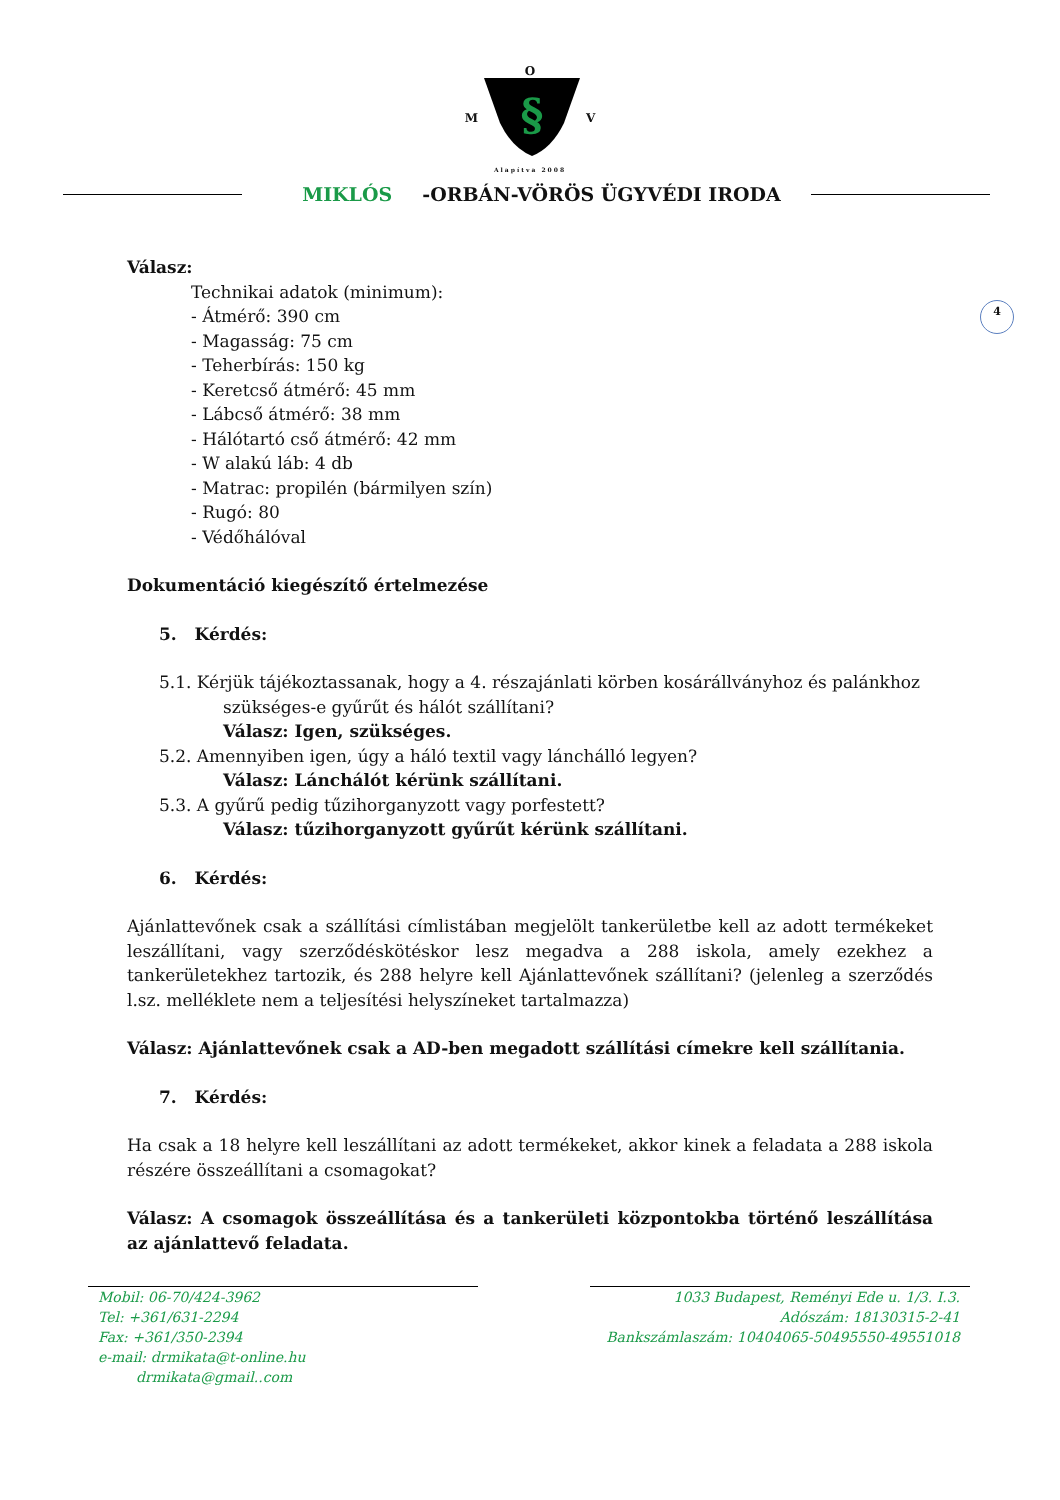O
M
§
V
Alapítva 2008
MIKLÓS -ORBÁN-VÖRÖS ÜGYVÉDI IRODA
4
Válasz:
Technikai adatok (minimum):
- Átmérő: 390 cm
- Magasság: 75 cm
- Teherbírás: 150 kg
- Keretcső átmérő: 45 mm
- Lábcső átmérő: 38 mm
- Hálótartó cső átmérő: 42 mm
- W alakú láb: 4 db
- Matrac: propilén (bármilyen szín)
- Rugó: 80
- Védőhálóval
Dokumentáció kiegészítő értelmezése
5. Kérdés:
5.1. Kérjük tájékoztassanak, hogy a 4. részajánlati körben kosárállványhoz és palánkhoz
szükséges-e gyűrűt és hálót szállítani?
Válasz: Igen, szükséges.
5.2. Amennyiben igen, úgy a háló textil vagy lánchálló legyen?
Válasz: Lánchálót kérünk szállítani.
5.3. A gyűrű pedig tűzihorganyzott vagy porfestett?
Válasz: tűzihorganyzott gyűrűt kérünk szállítani.
6. Kérdés:
Ajánlattevőnek csak a szállítási címlistában megjelölt tankerületbe kell az adott termékeket leszállítani, vagy szerződéskötéskor lesz megadva a 288 iskola, amely ezekhez a tankerületekhez tartozik, és 288 helyre kell Ajánlattevőnek szállítani? (jelenleg a szerződés l.sz. melléklete nem a teljesítési helyszíneket tartalmazza)
Válasz: Ajánlattevőnek csak a AD-ben megadott szállítási címekre kell szállítania.
7. Kérdés:
Ha csak a 18 helyre kell leszállítani az adott termékeket, akkor kinek a feladata a 288 iskola részére összeállítani a csomagokat?
Válasz: A csomagok összeállítása és a tankerületi központokba történő leszállítása az ajánlattevő feladata.
Mobil: 06-70/424-3962
Tel: +361/631-2294
Fax: +361/350-2394
e-mail: drmikata@t-online.hu
drmikata@gmail..com
1033 Budapest, Reményi Ede u. 1/3. I.3.
Adószám: 18130315-2-41
Bankszámlaszám: 10404065-50495550-49551018